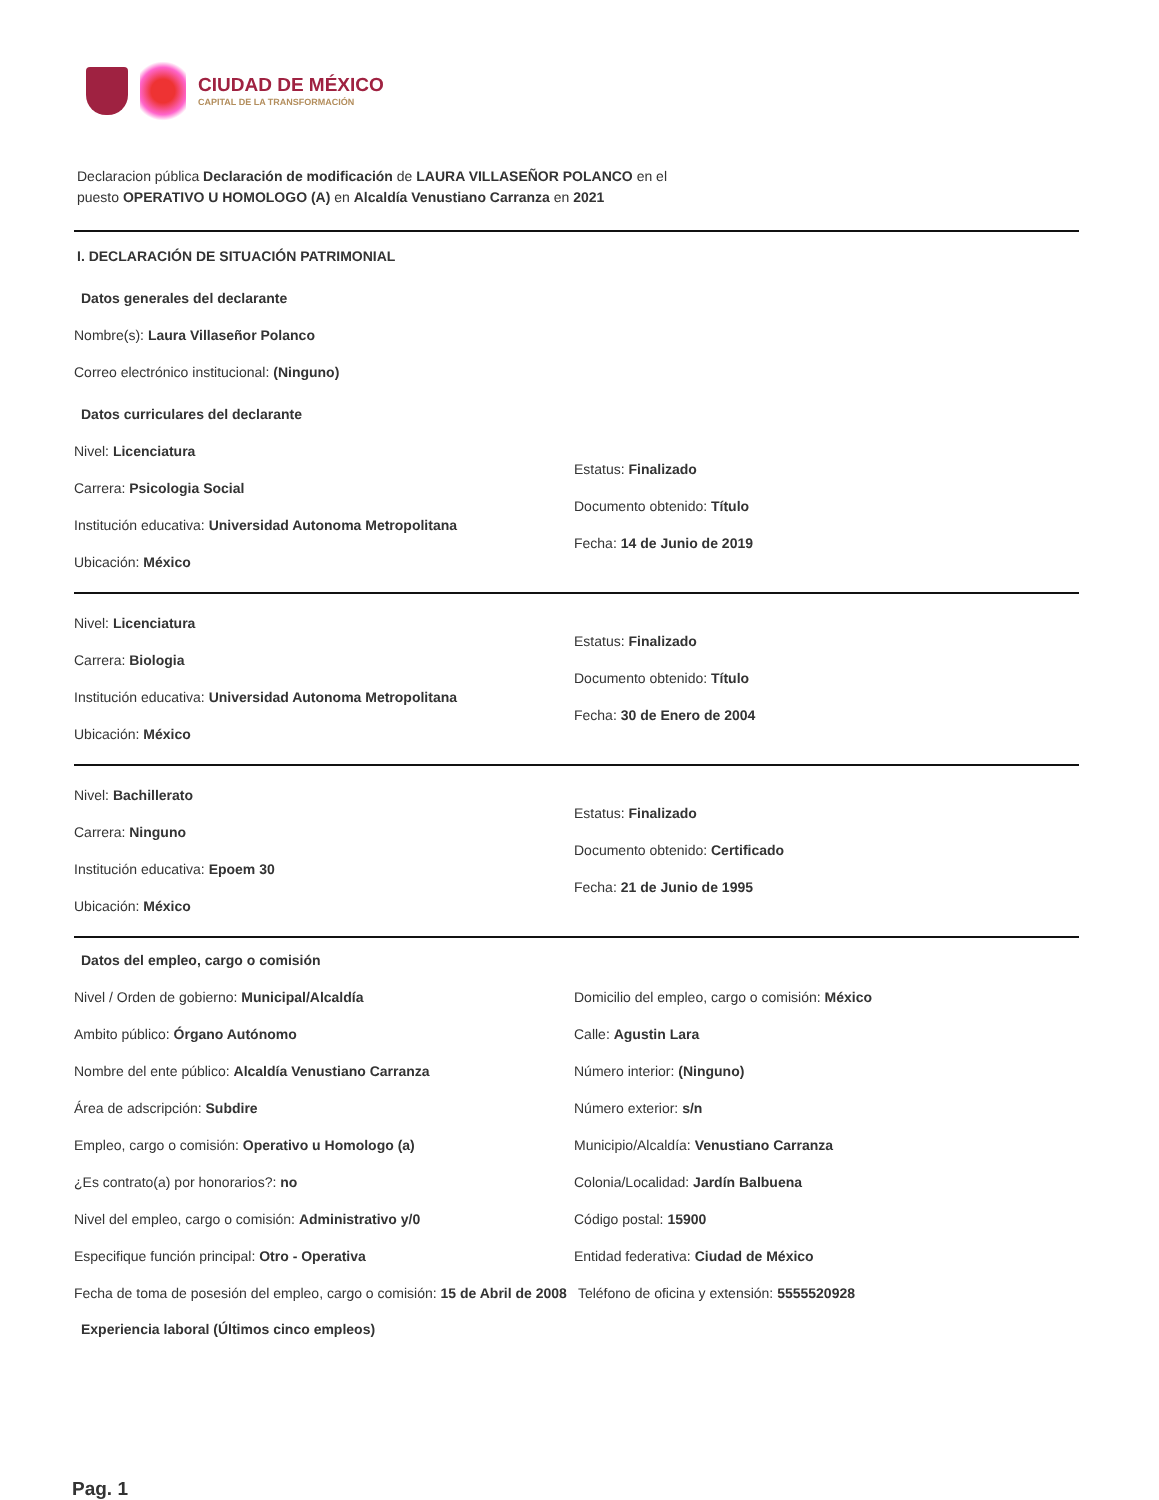CIUDAD DE MÉXICO
CAPITAL DE LA TRANSFORMACIÓN
Declaracion pública Declaración de modificación de LAURA VILLASEÑOR POLANCO en el
puesto OPERATIVO U HOMOLOGO (A) en Alcaldía Venustiano Carranza en 2021
I. DECLARACIÓN DE SITUACIÓN PATRIMONIAL
Datos generales del declarante
Nombre(s): Laura Villaseñor Polanco
Correo electrónico institucional: (Ninguno)
Datos curriculares del declarante
Nivel: Licenciatura
Carrera: Psicologia Social
Institución educativa: Universidad Autonoma Metropolitana
Ubicación: México
Estatus: Finalizado
Documento obtenido: Título
Fecha: 14 de Junio de 2019
Nivel: Licenciatura
Carrera: Biologia
Institución educativa: Universidad Autonoma Metropolitana
Ubicación: México
Estatus: Finalizado
Documento obtenido: Título
Fecha: 30 de Enero de 2004
Nivel: Bachillerato
Carrera: Ninguno
Institución educativa: Epoem 30
Ubicación: México
Estatus: Finalizado
Documento obtenido: Certificado
Fecha: 21 de Junio de 1995
Datos del empleo, cargo o comisión
Nivel / Orden de gobierno: Municipal/Alcaldía Domicilio del empleo, cargo o comisión: México
Ambito público: Órgano Autónomo Calle: Agustin Lara
Nombre del ente público: Alcaldía Venustiano Carranza Número interior: (Ninguno)
Área de adscripción: Subdire Número exterior: s/n
Empleo, cargo o comisión: Operativo u Homologo (a) Municipio/Alcaldía: Venustiano Carranza
¿Es contrato(a) por honorarios?: no Colonia/Localidad: Jardín Balbuena
Nivel del empleo, cargo o comisión: Administrativo y/0 Código postal: 15900
Especifique función principal: Otro - Operativa Entidad federativa: Ciudad de México
Fecha de toma de posesión del empleo, cargo o comisión: 15 de Abril de 2008
Teléfono de oficina y extensión: 5555520928
Experiencia laboral (Últimos cinco empleos)
Pag. 1